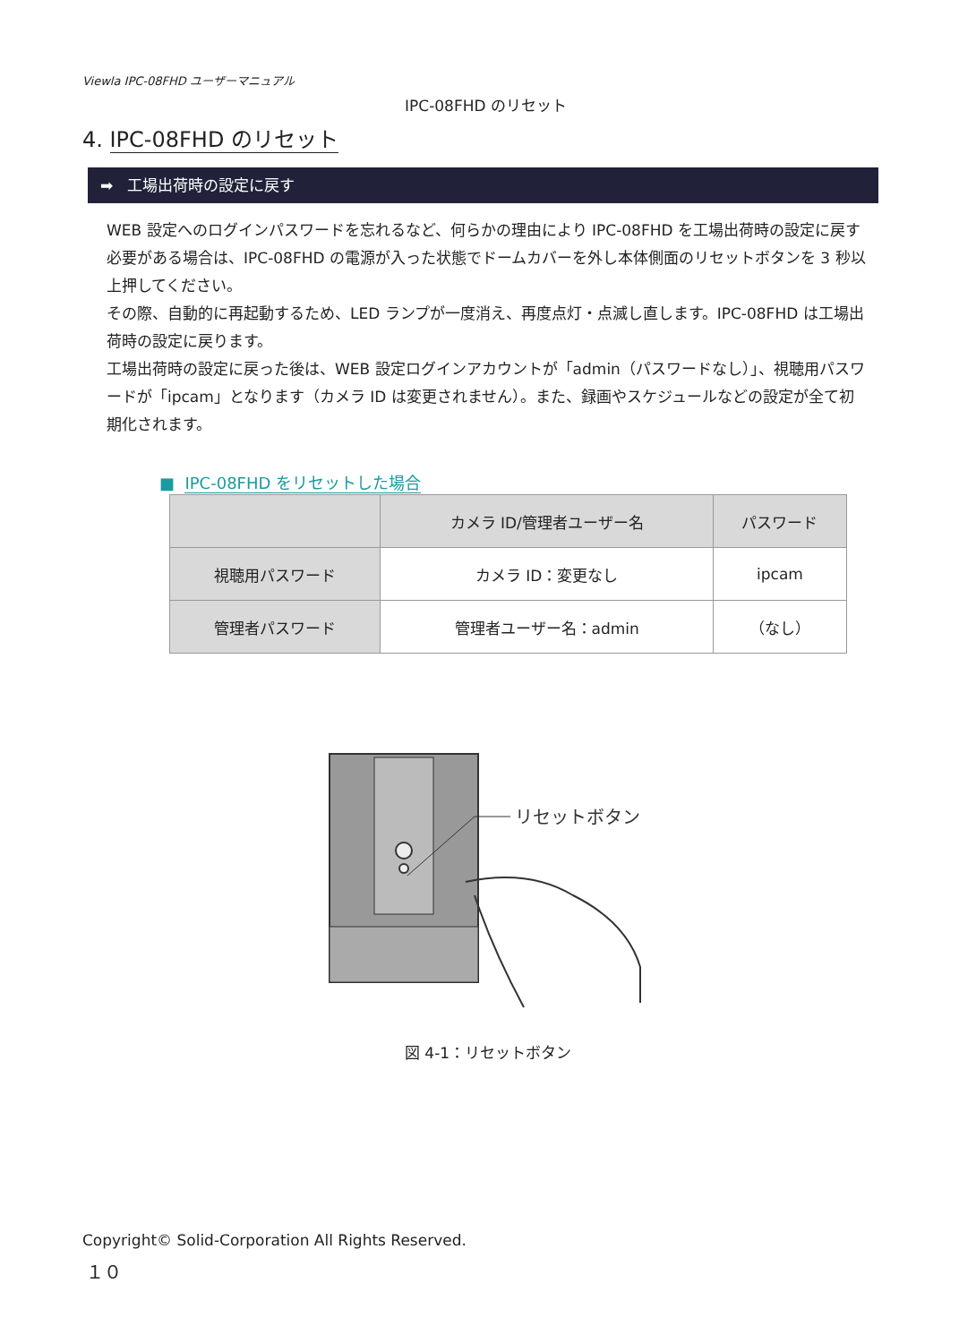Viewla IPC-08FHD ユーザーマニュアル
IPC-08FHD のリセット
4. IPC-08FHD のリセット
➡ 工場出荷時の設定に戻す
WEB 設定へのログインパスワードを忘れるなど、何らかの理由により IPC-08FHD を工場出荷時の設定に戻す必要がある場合は、IPC-08FHD の電源が入った状態でドームカバーを外し本体側面のリセットボタンを 3 秒以上押してください。
その際、自動的に再起動するため、LED ランプが一度消え、再度点灯・点滅し直します。IPC-08FHD は工場出荷時の設定に戻ります。
工場出荷時の設定に戻った後は、WEB 設定ログインアカウントが「admin（パスワードなし）」、視聴用パスワードが「ipcam」となります（カメラ ID は変更されません）。また、録画やスケジュールなどの設定が全て初期化されます。
■ IPC-08FHD をリセットした場合
| | カメラ ID/管理者ユーザー名 | パスワード |
| --- | --- | --- |
| 視聴用パスワード | カメラ ID：変更なし | ipcam |
| 管理者パスワード | 管理者ユーザー名：admin | （なし） |
リセットボタン
図 4-1：リセットボタン
Copyright© Solid-Corporation All Rights Reserved.
１０